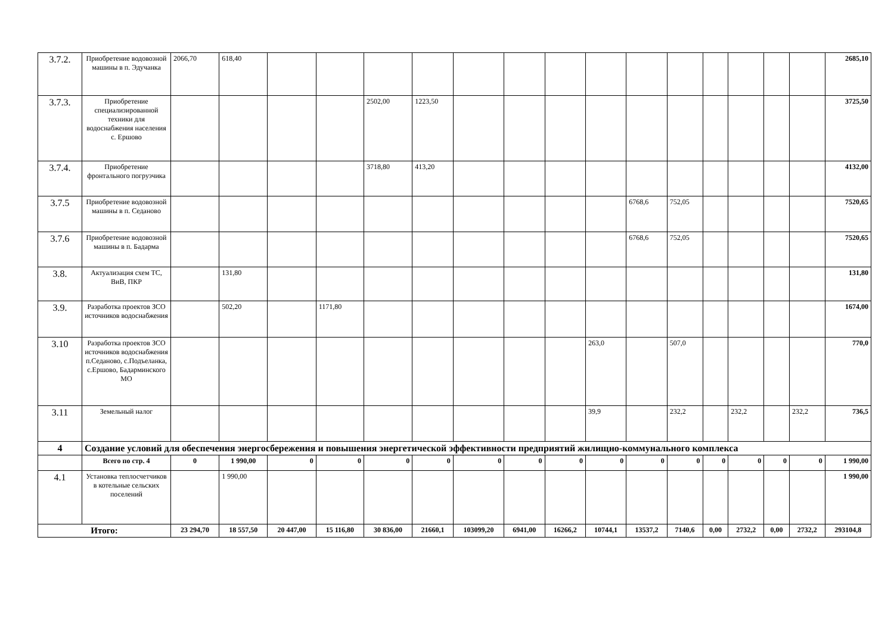| 3.7.2. | Приобретение водовозной машины в п. Эдучанка | 2066,70 | 618,40 | | | | | | | | | | | | | | | 2685,10 |
| 3.7.3. | Приобретение специализированной техники для водоснабжения населения с. Ершово | | | | | 2502,00 | 1223,50 | | | | | | | | | | | 3725,50 |
| 3.7.4. | Приобретение фронтального погрузчика | | | | | 3718,80 | 413,20 | | | | | | | | | | | 4132,00 |
| 3.7.5 | Приобретение водовозной машины в п. Седаново | | | | | | | | | | | 6768,6 | 752,05 | | | | | 7520,65 |
| 3.7.6 | Приобретение водовозной машины в п. Бадарма | | | | | | | | | | | 6768,6 | 752,05 | | | | | 7520,65 |
| 3.8. | Актуализация схем ТС, ВиВ, ПКР | | 131,80 | | | | | | | | | | | | | | | 131,80 |
| 3.9. | Разработка проектов ЗСО источников водоснабжения | | 502,20 | | 1171,80 | | | | | | | | | | | | | 1674,00 |
| 3.10 | Разработка проектов ЗСО источников водоснабжения п.Седаново, с.Подъеланка, с.Ершово, Бадарминского МО | | | | | | | | | | 263,0 | | 507,0 | | | | | 770,0 |
| 3.11 | Земельный налог | | | | | | | | | | 39,9 | | 232,2 | | 232,2 | | 232,2 | 736,5 |
| 4 | Создание условий для обеспечения энергосбережения и повышения энергетической эффективности предприятий жилищно-коммунального комплекса | | | | | | | | | | | | | | | | | |
| | Всего по стр. 4 | 0 | 1 990,00 | 0 | 0 | 0 | 0 | 0 | 0 | 0 | 0 | 0 | 0 | 0 | 0 | 0 | 0 | 1 990,00 |
| 4.1 | Установка теплосчетчиков в котельные сельских поселений | | 1 990,00 | | | | | | | | | | | | | | | 1 990,00 |
| Итого: | | 23 294,70 | 18 557,50 | 20 447,00 | 15 116,80 | 30 836,00 | 21660,1 | 103099,20 | 6941,00 | 16266,2 | 10744,1 | 13537,2 | 7140,6 | 0,00 | 2732,2 | 0,00 | 2732,2 | 293104,8 |